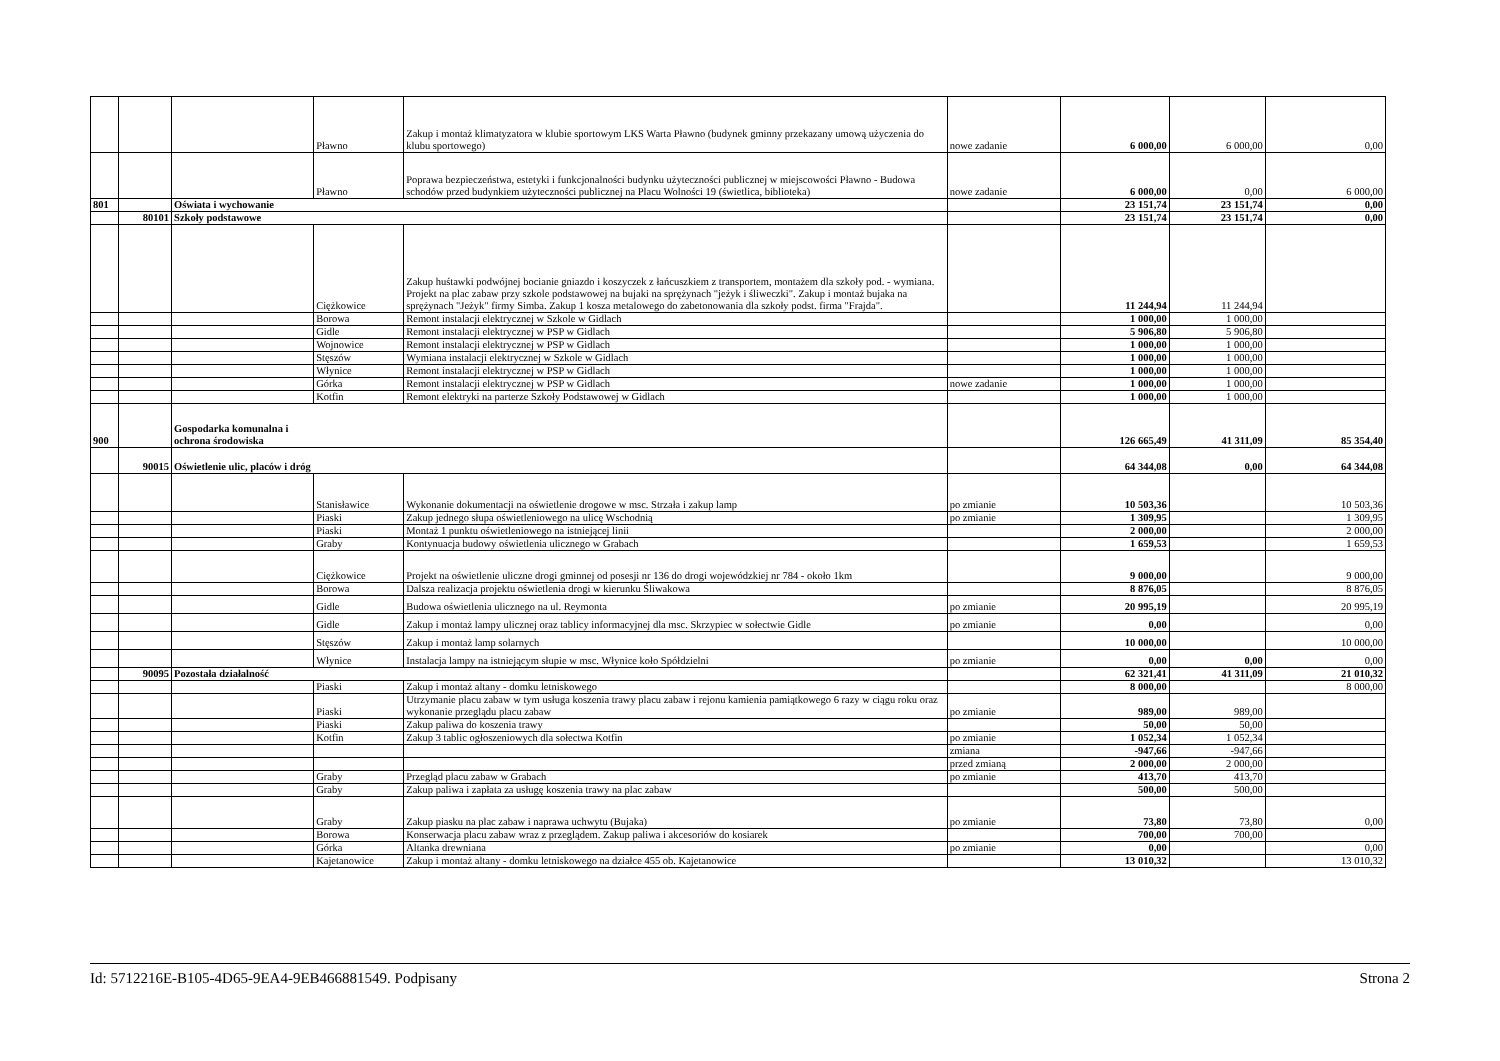| | | | Pławno | Zakup i montaż klimatyzatora w klubie sportowym LKS Warta Pławno (budynek gminny przekazany umową użyczenia do klubu sportowego) | nowe zadanie | 6 000,00 | 6 000,00 | 0,00 |
| | | | Pławno | Poprawa bezpieczeństwa, estetyki i funkcjonalności budynku użyteczności publicznej w miejscowości Pławno - Budowa schodów przed budynkiem użyteczności publicznej na Placu Wolności 19 (świetlica, biblioteka) | nowe zadanie | 6 000,00 | 0,00 | 6 000,00 |
| 801 | | Oświata i wychowanie | | | | 23 151,74 | 23 151,74 | 0,00 |
| | 80101 | Szkoły podstawowe | | | | 23 151,74 | 23 151,74 | 0,00 |
| | | | Ciężkowice | Zakup huśtawki podwójnej bocianie gniazdo i koszyczek z łańcuszkiem z transportem, montażem dla szkoły pod. - wymiana. Projekt na plac zabaw przy szkole podstawowej na bujaki na sprężynach "jeżyk i śliweczki". Zakup i montaż bujaka na sprężynach "Jeżyk" firmy Simba. Zakup 1 kosza metalowego do zabetonowania dla szkoły podst. firma "Frajda". | | 11 244,94 | 11 244,94 | |
| | | | Borowa | Remont instalacji elektrycznej w Szkole w Gidlach | | 1 000,00 | 1 000,00 | |
| | | | Gidle | Remont instalacji elektrycznej w PSP w Gidlach | | 5 906,80 | 5 906,80 | |
| | | | Wojnowice | Remont instalacji elektrycznej w PSP w Gidlach | | 1 000,00 | 1 000,00 | |
| | | | Stęszów | Wymiana instalacji elektrycznej w Szkole w Gidlach | | 1 000,00 | 1 000,00 | |
| | | | Włynice | Remont instalacji elektrycznej w PSP w Gidlach | | 1 000,00 | 1 000,00 | |
| | | | Górka | Remont instalacji elektrycznej w PSP w Gidlach | nowe zadanie | 1 000,00 | 1 000,00 | |
| | | | Kotfin | Remont elektryki na parterze Szkoły Podstawowej w Gidlach | | 1 000,00 | 1 000,00 | |
| 900 | | Gospodarka komunalna i ochrona środowiska | | | | 126 665,49 | 41 311,09 | 85 354,40 |
| | 90015 | Oświetlenie ulic, placów i dróg | | | | 64 344,08 | 0,00 | 64 344,08 |
| | | | Stanisławice | Wykonanie dokumentacji na oświetlenie drogowe w msc. Strzała i zakup lamp | po zmianie | 10 503,36 | | 10 503,36 |
| | | | Piaski | Zakup jednego słupa oświetleniowego na ulicę Wschodnią | po zmianie | 1 309,95 | | 1 309,95 |
| | | | Piaski | Montaż 1 punktu oświetleniowego na istniejącej linii | | 2 000,00 | | 2 000,00 |
| | | | Graby | Kontynuacja budowy oświetlenia ulicznego w Grabach | | 1 659,53 | | 1 659,53 |
| | | | Ciężkowice | Projekt na oświetlenie uliczne drogi gminnej od posesji nr 136 do drogi wojewódzkiej nr 784 - około 1km | | 9 000,00 | | 9 000,00 |
| | | | Borowa | Dalsza realizacja projektu oświetlenia drogi w kierunku Śliwakowa | | 8 876,05 | | 8 876,05 |
| | | | Gidle | Budowa oświetlenia ulicznego na ul. Reymonta | po zmianie | 20 995,19 | | 20 995,19 |
| | | | Gidle | Zakup i montaż lampy ulicznej oraz tablicy informacyjnej dla msc. Skrzypiec w sołectwie Gidle | po zmianie | 0,00 | | 0,00 |
| | | | Stęszów | Zakup i montaż lamp solarnych | | 10 000,00 | | 10 000,00 |
| | | | Włynice | Instalacja lampy na istniejącym słupie w msc. Włynice koło Spółdzielni | po zmianie | 0,00 | 0,00 | 0,00 |
| | 90095 | Pozostała działalność | | | | 62 321,41 | 41 311,09 | 21 010,32 |
| | | | Piaski | Zakup i montaż altany - domku letniskowego | | 8 000,00 | | 8 000,00 |
| | | | Piaski | Utrzymanie placu zabaw w tym usługa koszenia trawy placu zabaw i rejonu kamienia pamiątkowego 6 razy w ciągu roku oraz wykonanie przeglądu placu zabaw | po zmianie | 989,00 | 989,00 | |
| | | | Piaski | Zakup paliwa do koszenia trawy | | 50,00 | 50,00 | |
| | | | Kotfin | Zakup 3 tablic ogłoszeniowych dla sołectwa Kotfin | po zmianie | 1 052,34 | 1 052,34 | |
| | | | | | zmiana | -947,66 | -947,66 | |
| | | | | | przed zmianą | 2 000,00 | 2 000,00 | |
| | | | Graby | Przegląd placu zabaw w Grabach | po zmianie | 413,70 | 413,70 | |
| | | | Graby | Zakup paliwa i zapłata za usługę koszenia trawy na plac zabaw | | 500,00 | 500,00 | |
| | | | Graby | Zakup piasku na plac zabaw i naprawa uchwytu (Bujaka) | po zmianie | 73,80 | 73,80 | 0,00 |
| | | | Borowa | Konserwacja placu zabaw wraz z przeglądem. Zakup paliwa i akcesoriów do kosiarek | | 700,00 | 700,00 | |
| | | | Górka | Altanka drewniana | po zmianie | 0,00 | | 0,00 |
| | | | Kajetanowice | Zakup i montaż altany - domku letniskowego na działce 455 ob. Kajetanowice | | 13 010,32 | | 13 010,32 |
Id: 5712216E-B105-4D65-9EA4-9EB466881549. Podpisany Strona 2